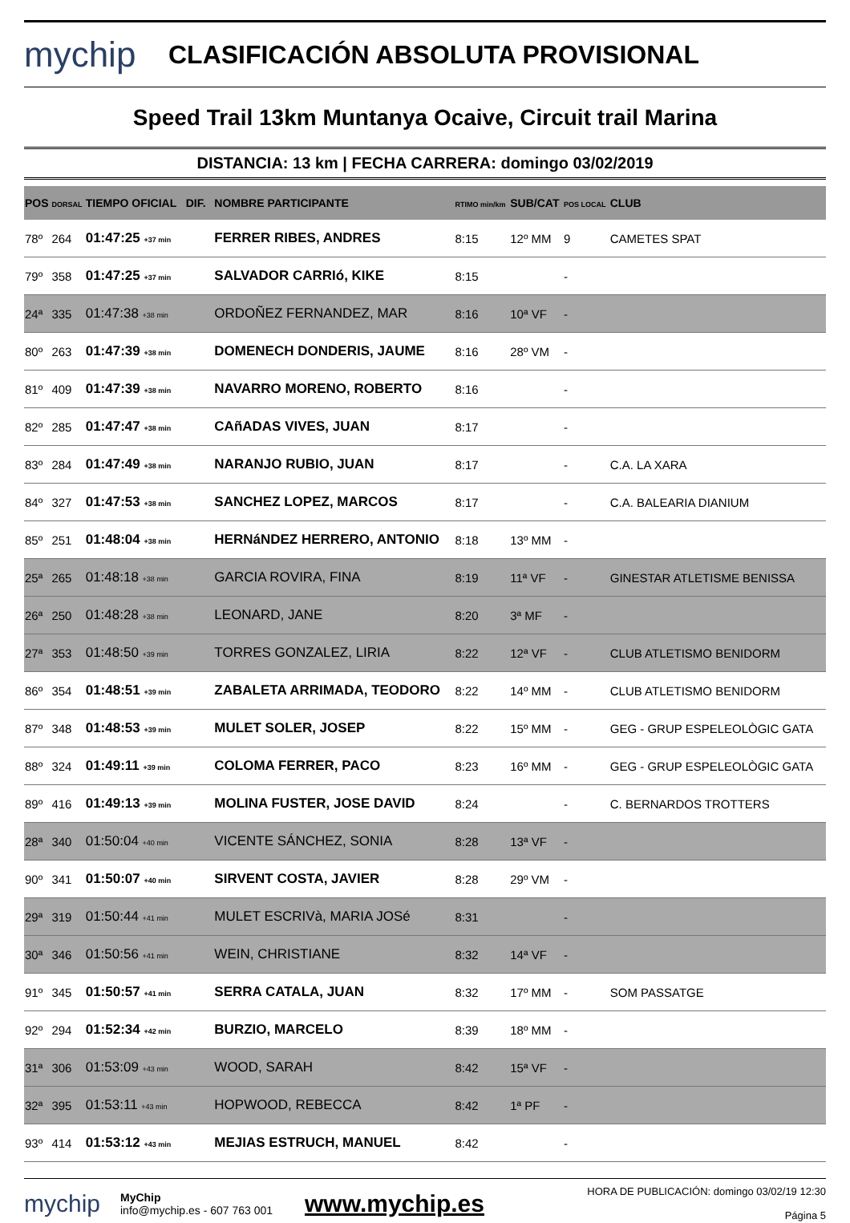mychip
CLASIFICACIÓN ABSOLUTA PROVISIONAL
Speed Trail 13km Muntanya Ocaive, Circuit trail Marina
DISTANCIA: 13 km | FECHA CARRERA: domingo 03/02/2019
| POS | DORSAL | TIEMPO OFICIAL DIF. | NOMBRE PARTICIPANTE | RTIMO min/km | SUB/CAT | POS LOCAL | CLUB |
| --- | --- | --- | --- | --- | --- | --- | --- |
| 78º | 264 | 01:47:25 +37 min | FERRER RIBES, ANDRES | 8:15 | 12º MM | 9 | CAMETES SPAT |
| 79º | 358 | 01:47:25 +37 min | SALVADOR CARRIó, KIKE | 8:15 | | - | |
| 24ª | 335 | 01:47:38 +38 min | ORDOÑEZ FERNANDEZ, MAR | 8:16 | 10ª VF | - | |
| 80º | 263 | 01:47:39 +38 min | DOMENECH DONDERIS, JAUME | 8:16 | 28º VM | - | |
| 81º | 409 | 01:47:39 +38 min | NAVARRO MORENO, ROBERTO | 8:16 | | - | |
| 82º | 285 | 01:47:47 +38 min | CAñADAS VIVES, JUAN | 8:17 | | - | |
| 83º | 284 | 01:47:49 +38 min | NARANJO RUBIO, JUAN | 8:17 | | - | C.A. LA XARA |
| 84º | 327 | 01:47:53 +38 min | SANCHEZ LOPEZ, MARCOS | 8:17 | | - | C.A. BALEARIA DIANIUM |
| 85º | 251 | 01:48:04 +38 min | HERNáNDEZ HERRERO, ANTONIO | 8:18 | 13º MM | - | |
| 25ª | 265 | 01:48:18 +38 min | GARCIA ROVIRA, FINA | 8:19 | 11ª VF | - | GINESTAR ATLETISME BENISSA |
| 26ª | 250 | 01:48:28 +38 min | LEONARD, JANE | 8:20 | 3ª MF | - | |
| 27ª | 353 | 01:48:50 +39 min | TORRES GONZALEZ, LIRIA | 8:22 | 12ª VF | - | CLUB ATLETISMO BENIDORM |
| 86º | 354 | 01:48:51 +39 min | ZABALETA ARRIMADA, TEODORO | 8:22 | 14º MM | - | CLUB ATLETISMO BENIDORM |
| 87º | 348 | 01:48:53 +39 min | MULET SOLER, JOSEP | 8:22 | 15º MM | - | GEG - GRUP ESPELEOLÒGIC GATA |
| 88º | 324 | 01:49:11 +39 min | COLOMA FERRER, PACO | 8:23 | 16º MM | - | GEG - GRUP ESPELEOLÒGIC GATA |
| 89º | 416 | 01:49:13 +39 min | MOLINA FUSTER, JOSE DAVID | 8:24 | | - | C. BERNARDOS TROTTERS |
| 28ª | 340 | 01:50:04 +40 min | VICENTE SÁNCHEZ, SONIA | 8:28 | 13ª VF | - | |
| 90º | 341 | 01:50:07 +40 min | SIRVENT COSTA, JAVIER | 8:28 | 29º VM | - | |
| 29ª | 319 | 01:50:44 +41 min | MULET ESCRIVà, MARIA JOSé | 8:31 | | - | |
| 30ª | 346 | 01:50:56 +41 min | WEIN, CHRISTIANE | 8:32 | 14ª VF | - | |
| 91º | 345 | 01:50:57 +41 min | SERRA CATALA, JUAN | 8:32 | 17º MM | - | SOM PASSATGE |
| 92º | 294 | 01:52:34 +42 min | BURZIO, MARCELO | 8:39 | 18º MM | - | |
| 31ª | 306 | 01:53:09 +43 min | WOOD, SARAH | 8:42 | 15ª VF | - | |
| 32ª | 395 | 01:53:11 +43 min | HOPWOOD, REBECCA | 8:42 | 1ª PF | - | |
| 93º | 414 | 01:53:12 +43 min | MEJIAS ESTRUCH, MANUEL | 8:42 | | - | |
mychip
MyChip
info@mychip.es - 607 763 001
www.mychip.es
HORA DE PUBLICACIÓN: domingo 03/02/19 12:30
Página 5